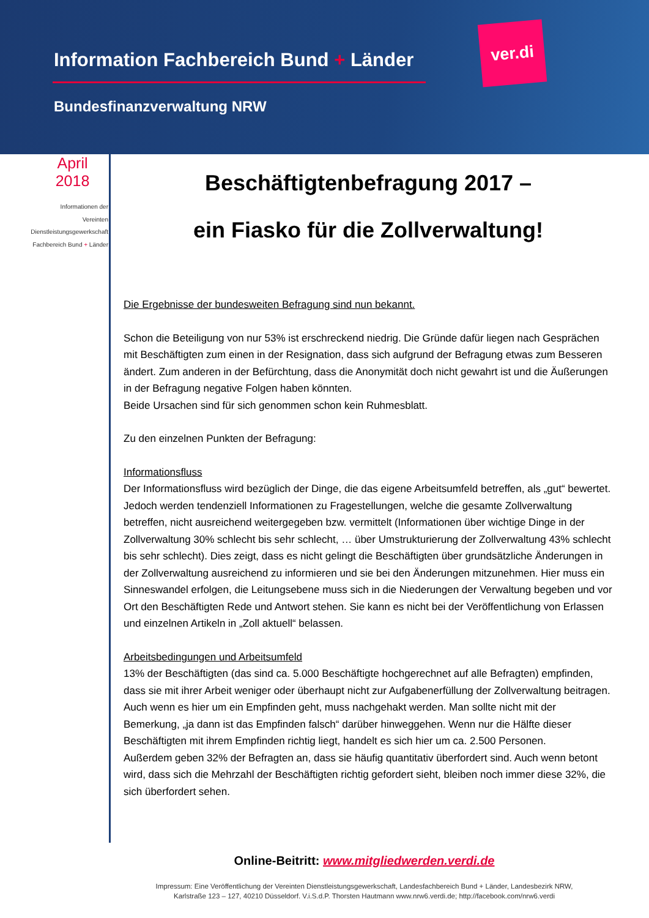Information Fachbereich Bund + Länder
Bundesfinanzverwaltung NRW
ver.di
April
2018
Informationen der
Vereinten
Dienstleistungsgewerkschaft
Fachbereich Bund + Länder
Beschäftigtenbefragung 2017 –
ein Fiasko für die Zollverwaltung!
Die Ergebnisse der bundesweiten Befragung sind nun bekannt.
Schon die Beteiligung von nur 53% ist erschreckend niedrig. Die Gründe dafür liegen nach Gesprächen mit Beschäftigten zum einen in der Resignation, dass sich aufgrund der Befragung etwas zum Besseren ändert. Zum anderen in der Befürchtung, dass die Anonymität doch nicht gewahrt ist und die Äußerungen in der Befragung negative Folgen haben könnten.
Beide Ursachen sind für sich genommen schon kein Ruhmesblatt.
Zu den einzelnen Punkten der Befragung:
Informationsfluss
Der Informationsfluss wird bezüglich der Dinge, die das eigene Arbeitsumfeld betreffen, als „gut“ bewertet. Jedoch werden tendenziell Informationen zu Fragestellungen, welche die gesamte Zollverwaltung betreffen, nicht ausreichend weitergegeben bzw. vermittelt (Informationen über wichtige Dinge in der Zollverwaltung 30% schlecht bis sehr schlecht, … über Umstrukturierung der Zollverwaltung 43% schlecht bis sehr schlecht). Dies zeigt, dass es nicht gelingt die Beschäftigten über grundsätzliche Änderungen in der Zollverwaltung ausreichend zu informieren und sie bei den Änderungen mitzunehmen. Hier muss ein Sinneswandel erfolgen, die Leitungsebene muss sich in die Niederungen der Verwaltung begeben und vor Ort den Beschäftigten Rede und Antwort stehen. Sie kann es nicht bei der Veröffentlichung von Erlassen und einzelnen Artikeln in „Zoll aktuell“ belassen.
Arbeitsbedingungen und Arbeitsumfeld
13% der Beschäftigten (das sind ca. 5.000 Beschäftigte hochgerechnet auf alle Befragten) empfinden, dass sie mit ihrer Arbeit weniger oder überhaupt nicht zur Aufgabenerfüllung der Zollverwaltung beitragen. Auch wenn es hier um ein Empfinden geht, muss nachgehakt werden. Man sollte nicht mit der Bemerkung, „ja dann ist das Empfinden falsch“ darüber hinweggehen. Wenn nur die Hälfte dieser Beschäftigten mit ihrem Empfinden richtig liegt, handelt es sich hier um ca. 2.500 Personen.
Außerdem geben 32% der Befragten an, dass sie häufig quantitativ überfordert sind. Auch wenn betont wird, dass sich die Mehrzahl der Beschäftigten richtig gefordert sieht, bleiben noch immer diese 32%, die sich überfordert sehen.
Online-Beitritt: www.mitgliedwerden.verdi.de
Impressum: Eine Veröffentlichung der Vereinten Dienstleistungsgewerkschaft, Landesfachbereich Bund + Länder, Landesbezirk NRW,
Karlstraße 123 – 127, 40210 Düsseldorf. V.i.S.d.P. Thorsten Hautmann www.nrw6.verdi.de; http://facebook.com/nrw6.verdi